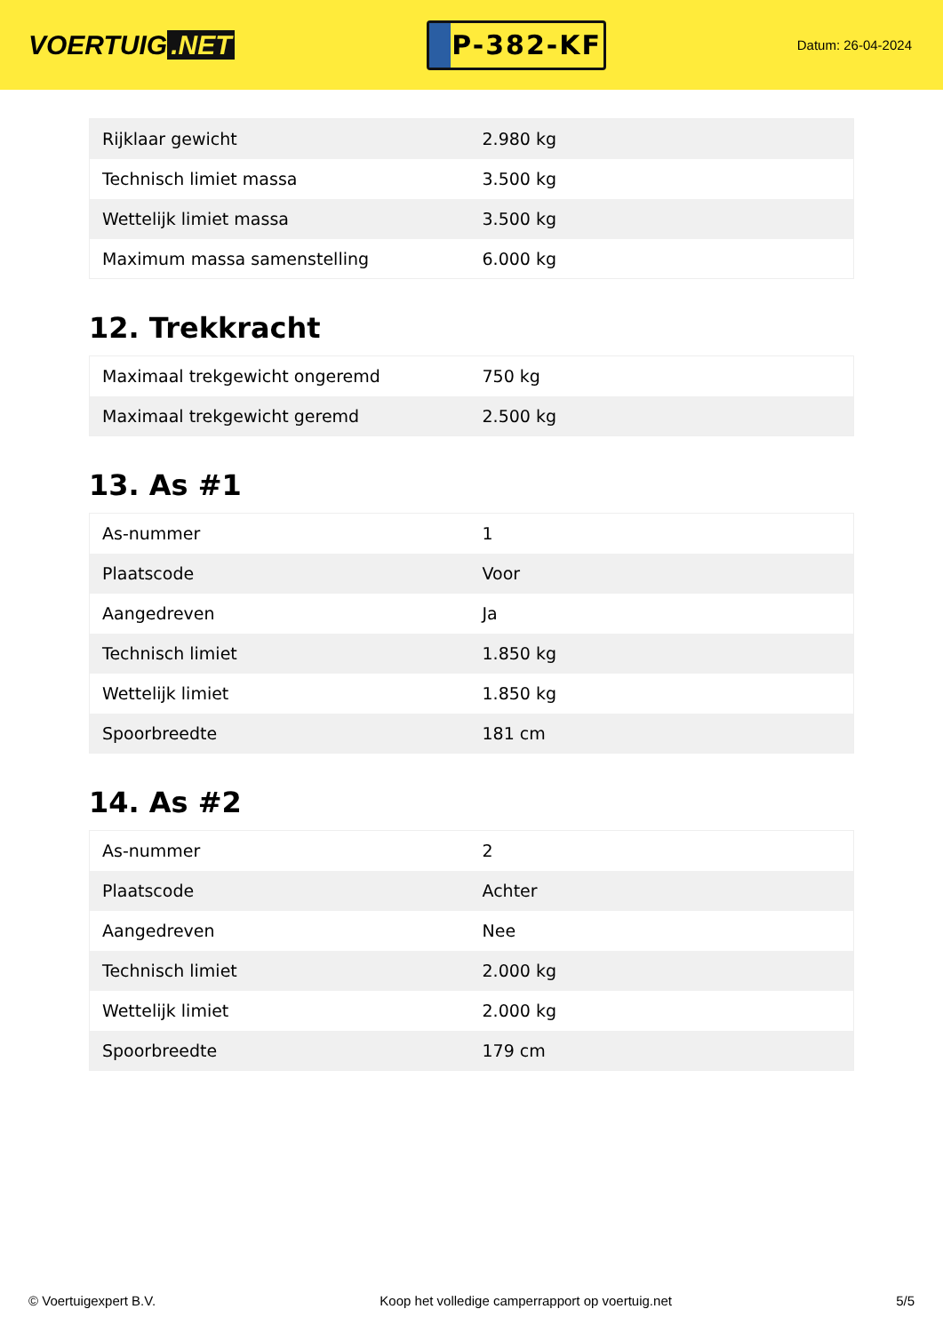VOERTUIG.NET
P-382-KF
Datum: 26-04-2024
| Rijklaar gewicht | 2.980 kg |
| Technisch limiet massa | 3.500 kg |
| Wettelijk limiet massa | 3.500 kg |
| Maximum massa samenstelling | 6.000 kg |
12. Trekkracht
| Maximaal trekgewicht ongeremd | 750 kg |
| Maximaal trekgewicht geremd | 2.500 kg |
13. As #1
| As-nummer | 1 |
| Plaatscode | Voor |
| Aangedreven | Ja |
| Technisch limiet | 1.850 kg |
| Wettelijk limiet | 1.850 kg |
| Spoorbreedte | 181 cm |
14. As #2
| As-nummer | 2 |
| Plaatscode | Achter |
| Aangedreven | Nee |
| Technisch limiet | 2.000 kg |
| Wettelijk limiet | 2.000 kg |
| Spoorbreedte | 179 cm |
© Voertuigexpert B.V. Koop het volledige camperrapport op voertuig.net 5/5